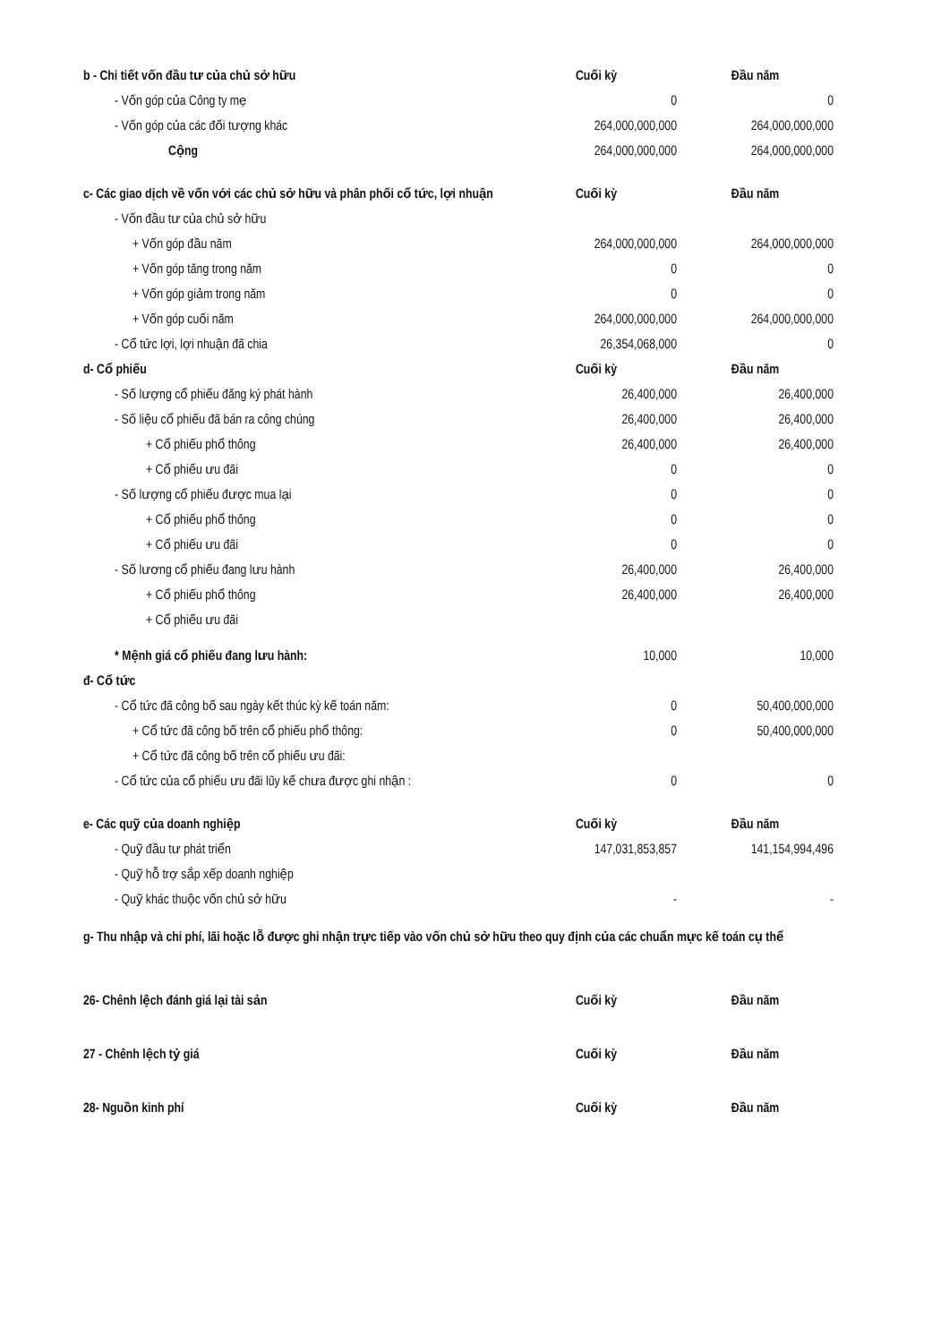| b - Chi tiết vốn đầu tư của chủ sở hữu | Cuối kỳ | Đầu năm |
| - Vốn góp của Công ty mẹ | 0 | 0 |
| - Vốn góp của các đối tượng khác | 264,000,000,000 | 264,000,000,000 |
| Cộng | 264,000,000,000 | 264,000,000,000 |
| c- Các giao dịch về vốn với các chủ sở hữu và phân phối cổ tức, lợi nhuận | Cuối kỳ | Đầu năm |
| - Vốn đầu tư của chủ sở hữu | | |
| + Vốn góp đầu năm | 264,000,000,000 | 264,000,000,000 |
| + Vốn góp tăng trong năm | 0 | 0 |
| + Vốn góp giảm trong năm | 0 | 0 |
| + Vốn góp cuối năm | 264,000,000,000 | 264,000,000,000 |
| - Cổ tức lợi, lợi nhuận đã chia | 26,354,068,000 | 0 |
| d- Cổ phiếu | Cuối kỳ | Đầu năm |
| - Số lượng cổ phiếu đăng ký phát hành | 26,400,000 | 26,400,000 |
| - Số liệu cổ phiếu đã bán ra công chúng | 26,400,000 | 26,400,000 |
| + Cổ phiếu phổ thông | 26,400,000 | 26,400,000 |
| + Cổ phiếu ưu đãi | 0 | 0 |
| - Số lượng cổ phiếu được mua lại | 0 | 0 |
| + Cổ phiếu phổ thông | 0 | 0 |
| + Cổ phiếu ưu đãi | 0 | 0 |
| - Số lương cổ phiếu đang lưu hành | 26,400,000 | 26,400,000 |
| + Cổ phiếu phổ thông | 26,400,000 | 26,400,000 |
| + Cổ phiếu ưu đãi | | |
| * Mệnh giá cổ phiếu đang lưu hành: | 10,000 | 10,000 |
| đ- Cổ tức | | |
| - Cổ tức đã công bố sau ngày kết thúc kỳ kế toán năm: | 0 | 50,400,000,000 |
| + Cổ tức đã công bố trên cổ phiếu phổ thông: | 0 | 50,400,000,000 |
| + Cổ tức đã công bố trên cổ phiếu ưu đãi: | | |
| - Cổ tức của cổ phiếu ưu đãi lũy kế chưa được ghi nhận : | 0 | 0 |
| e- Các quỹ của doanh nghiệp | Cuối kỳ | Đầu năm |
| - Quỹ đầu tư phát triển | 147,031,853,857 | 141,154,994,496 |
| - Quỹ hỗ trợ sắp xếp doanh nghiệp | | |
| - Quỹ khác thuộc vốn chủ sở hữu | - | - |
| g- Thu nhập và chi phí, lãi hoặc lỗ được ghi nhận trực tiếp vào vốn chủ sở hữu theo quy định của các chuẩn mực kế toán cụ thể | | |
| 26- Chênh lệch đánh giá lại tài sản | Cuối kỳ | Đầu năm |
| 27 - Chênh lệch tỷ giá | Cuối kỳ | Đầu năm |
| 28- Nguồn kinh phí | Cuối kỳ | Đầu năm |